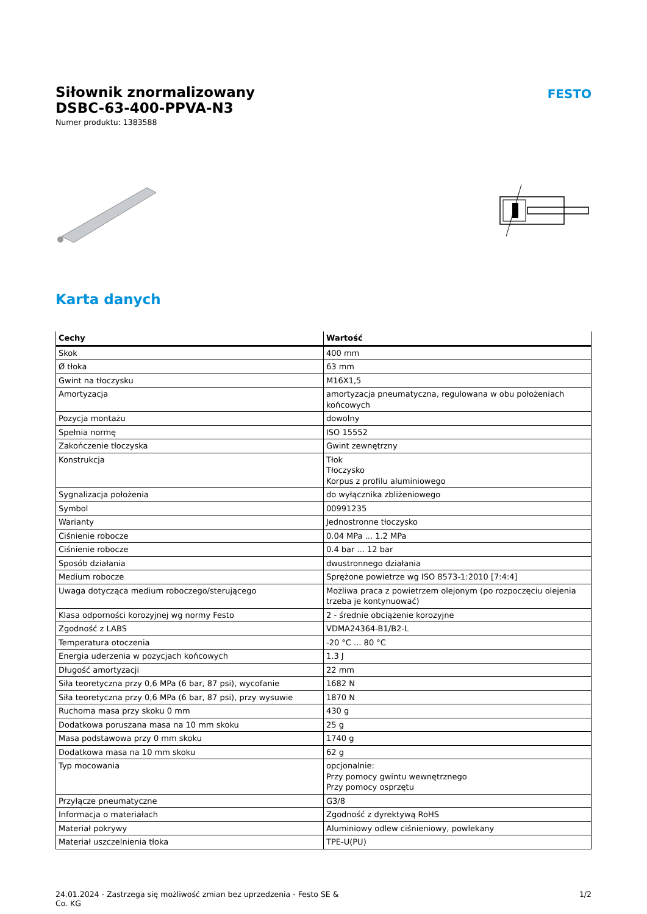Siłownik znormalizowany
DSBC-63-400-PPVA-N3
Numer produktu: 1383588
FESTO
Karta danych
| Cechy | Wartość |
| --- | --- |
| Skok | 400 mm |
| Ø tłoka | 63 mm |
| Gwint na tłoczysku | M16X1,5 |
| Amortyzacja | amortyzacja pneumatyczna, regulowana w obu położeniach końcowych |
| Pozycja montażu | dowolny |
| Spełnia normę | ISO 15552 |
| Zakończenie tłoczyska | Gwint zewnętrzny |
| Konstrukcja | Tłok Tłoczysko Korpus z profilu aluminiowego |
| Sygnalizacja położenia | do wyłącznika zbliżeniowego |
| Symbol | 00991235 |
| Warianty | Jednostronne tłoczysko |
| Ciśnienie robocze | 0.04 MPa ... 1.2 MPa |
| Ciśnienie robocze | 0.4 bar ... 12 bar |
| Sposób działania | dwustronnego działania |
| Medium robocze | Sprężone powietrze wg ISO 8573-1:2010 [7:4:4] |
| Uwaga dotycząca medium roboczego/sterującego | Możliwa praca z powietrzem olejonym (po rozpoczęciu olejenia trzeba je kontynuować) |
| Klasa odporności korozyjnej wg normy Festo | 2 - średnie obciążenie korozyjne |
| Zgodność z LABS | VDMA24364-B1/B2-L |
| Temperatura otoczenia | -20 °C ... 80 °C |
| Energia uderzenia w pozycjach końcowych | 1.3 J |
| Długość amortyzacji | 22 mm |
| Siła teoretyczna przy 0,6 MPa (6 bar, 87 psi), wycofanie | 1682 N |
| Siła teoretyczna przy 0,6 MPa (6 bar, 87 psi), przy wysuwie | 1870 N |
| Ruchoma masa przy skoku 0 mm | 430 g |
| Dodatkowa poruszana masa na 10 mm skoku | 25 g |
| Masa podstawowa przy 0 mm skoku | 1740 g |
| Dodatkowa masa na 10 mm skoku | 62 g |
| Typ mocowania | opcjonalnie: Przy pomocy gwintu wewnętrznego Przy pomocy osprzętu |
| Przyłącze pneumatyczne | G3/8 |
| Informacja o materiałach | Zgodność z dyrektywą RoHS |
| Materiał pokrywy | Aluminiowy odlew ciśnieniowy, powlekany |
| Materiał uszczelnienia tłoka | TPE-U(PU) |
24.01.2024 - Zastrzega się możliwość zmian bez uprzedzenia - Festo SE &
Co. KG
1/2